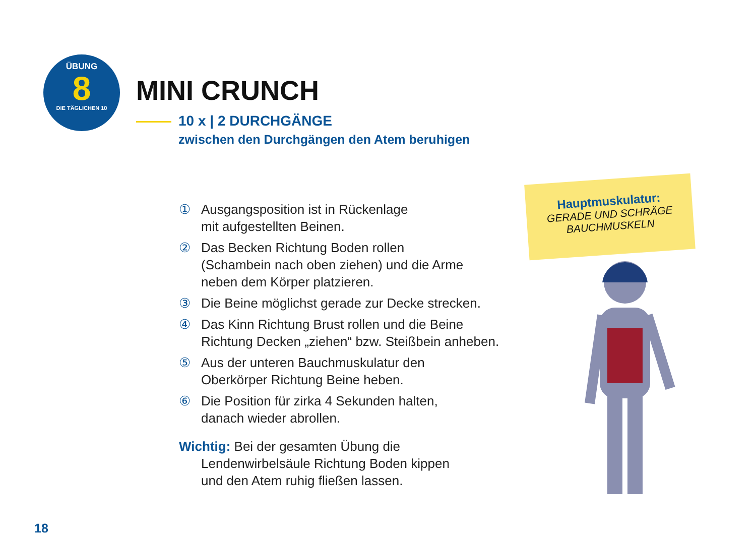ÜBUNG
8
DIE TÄGLICHEN 10
MINI CRUNCH
10 x | 2 DURCHGÄNGE
zwischen den Durchgängen den Atem beruhigen
Hauptmuskulatur:
GERADE UND SCHRÄGE
BAUCHMUSKELN
① Ausgangsposition ist in Rückenlage
mit aufgestellten Beinen.
② Das Becken Richtung Boden rollen
(Schambein nach oben ziehen) und die Arme
neben dem Körper platzieren.
③ Die Beine möglichst gerade zur Decke strecken.
④ Das Kinn Richtung Brust rollen und die Beine
Richtung Decken „ziehen“ bzw. Steißbein anheben.
⑤ Aus der unteren Bauchmuskulatur den
Oberkörper Richtung Beine heben.
⑥ Die Position für zirka 4 Sekunden halten,
danach wieder abrollen.
Wichtig: Bei der gesamten Übung die
Lendenwirbelsäule Richtung Boden kippen
und den Atem ruhig fließen lassen.
18